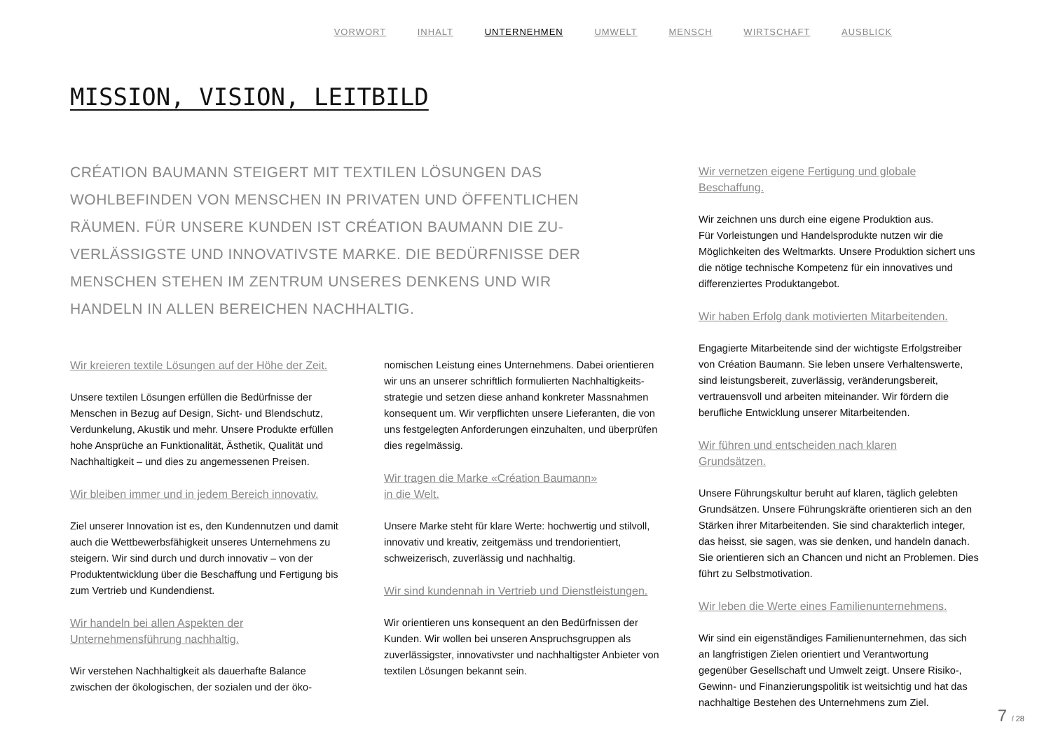VORWORT INHALT UNTERNEHMEN UMWELT MENSCH WIRTSCHAFT AUSBLICK
MISSION, VISION, LEITBILD
CRÉATION BAUMANN STEIGERT MIT TEXTILEN LÖSUNGEN DAS WOHLBEFINDEN VON MENSCHEN IN PRIVATEN UND ÖFFENTLICHEN RÄUMEN. FÜR UNSERE KUNDEN IST CRÉATION BAUMANN DIE ZU­VERLÄSSIGSTE UND INNOVATIVSTE MARKE. DIE BEDÜRFNISSE DER MENSCHEN STEHEN IM ZENTRUM UNSERES DENKENS UND WIR HANDELN IN ALLEN BEREICHEN NACHHALTIG.
Wir kreieren textile Lösungen auf der Höhe der Zeit.
Unsere textilen Lösungen erfüllen die Bedürfnisse der Menschen in Bezug auf Design, Sicht- und Blendschutz, Verdunkelung, Akustik und mehr. Unsere Produkte erfüllen hohe Ansprüche an Funktionalität, Ästhetik, Qualität und Nachhaltigkeit – und dies zu angemessenen Preisen.
Wir bleiben immer und in jedem Bereich innovativ.
Ziel unserer Innovation ist es, den Kundennutzen und damit auch die Wettbewerbsfähigkeit unseres Unternehmens zu steigern. Wir sind durch und durch innovativ – von der Produktentwicklung über die Beschaffung und Fertigung bis zum Vertrieb und Kundendienst.
Wir handeln bei allen Aspekten der Unternehmensführung nachhaltig.
Wir verstehen Nachhaltigkeit als dauerhafte Balance zwischen der ökologischen, der sozialen und der öko-
nomischen Leistung eines Unternehmens. Dabei orientieren wir uns an unserer schriftlich formulierten Nachhaltigkeits­strategie und setzen diese anhand konkreter Massnahmen konsequent um. Wir verpflichten unsere Lieferanten, die von uns festgelegten Anforderungen einzuhalten, und überprüfen dies regelmässig.
Wir tragen die Marke «Création Baumann»
in die Welt.
Unsere Marke steht für klare Werte: hochwertig und stilvoll, innovativ und kreativ, zeitgemäss und trend­orientiert, schweizerisch, zuverlässig und nachhaltig.
Wir sind kundennah in Vertrieb und Dienstleistungen.
Wir orientieren uns konsequent an den Bedürfnissen der Kunden. Wir wollen bei unseren Anspruchsgruppen als zuverlässigster, innovativster und nachhaltigster Anbieter von textilen Lösungen bekannt sein.
Wir vernetzen eigene Fertigung und globale Beschaffung.
Wir zeichnen uns durch eine eigene Produktion aus.
Für Vorleistungen und Handelsprodukte nutzen wir die Möglichkeiten des Weltmarkts. Unsere Produktion sichert uns die nötige technische Kompetenz für ein innovatives und differenziertes Produktangebot.
Wir haben Erfolg dank motivierten Mitarbeitenden.
Engagierte Mitarbeitende sind der wichtigste Erfolgstreiber von Création Baumann. Sie leben unsere Verhaltenswerte, sind leistungsbereit, zuverlässig, veränderungsbereit, vertrauensvoll und arbeiten miteinander. Wir fördern die berufliche Entwicklung unserer Mitarbeitenden.
Wir führen und entscheiden nach klaren
Grundsätzen.
Unsere Führungskultur beruht auf klaren, täglich gelebten Grundsätzen. Unsere Führungskräfte orientieren sich an den Stärken ihrer Mitarbeitenden. Sie sind charakterlich integer, das heisst, sie sagen, was sie denken, und handeln danach. Sie orientieren sich an Chancen und nicht an Problemen. Dies führt zu Selbstmotivation.
Wir leben die Werte eines Familienunternehmens.
Wir sind ein eigenständiges Familienunternehmen, das sich an langfristigen Zielen orientiert und Verantwortung gegenüber Gesellschaft und Umwelt zeigt. Unsere Risiko-, Gewinn- und Finanzierungspolitik ist weitsichtig und hat das nachhaltige Bestehen des Unternehmens zum Ziel.
7 / 28